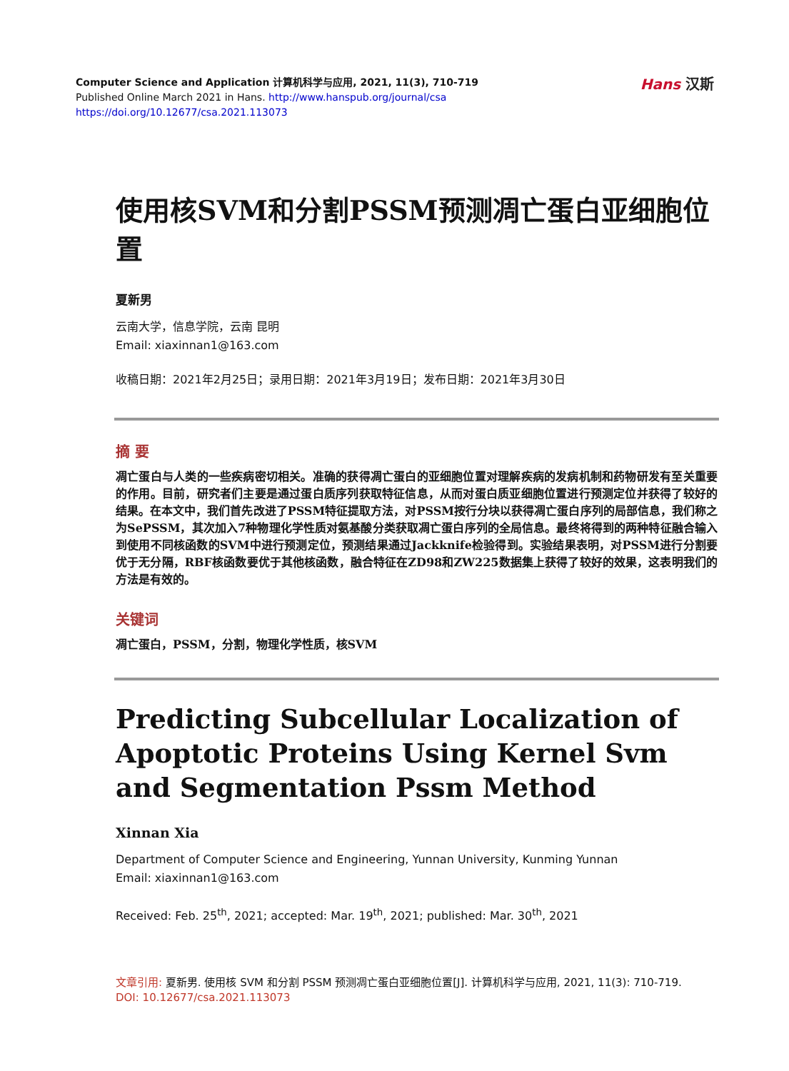Computer Science and Application 计算机科学与应用, 2021, 11(3), 710-719
Published Online March 2021 in Hans. http://www.hanspub.org/journal/csa
https://doi.org/10.12677/csa.2021.113073
Hans 汉斯
使用核SVM和分割PSSM预测凋亡蛋白亚细胞位置
夏新男
云南大学，信息学院，云南 昆明
Email: xiaxinnan1@163.com
收稿日期：2021年2月25日；录用日期：2021年3月19日；发布日期：2021年3月30日
摘 要
凋亡蛋白与人类的一些疾病密切相关。准确的获得凋亡蛋白的亚细胞位置对理解疾病的发病机制和药物研发有至关重要的作用。目前，研究者们主要是通过蛋白质序列获取特征信息，从而对蛋白质亚细胞位置进行预测定位并获得了较好的结果。在本文中，我们首先改进了PSSM特征提取方法，对PSSM按行分块以获得凋亡蛋白序列的局部信息，我们称之为SePSSM，其次加入7种物理化学性质对氨基酸分类获取凋亡蛋白序列的全局信息。最终将得到的两种特征融合输入到使用不同核函数的SVM中进行预测定位，预测结果通过Jackknife检验得到。实验结果表明，对PSSM进行分割要优于无分隔，RBF核函数要优于其他核函数，融合特征在ZD98和ZW225数据集上获得了较好的效果，这表明我们的方法是有效的。
关键词
凋亡蛋白，PSSM，分割，物理化学性质，核SVM
Predicting Subcellular Localization of Apoptotic Proteins Using Kernel Svm and Segmentation Pssm Method
Xinnan Xia
Department of Computer Science and Engineering, Yunnan University, Kunming Yunnan
Email: xiaxinnan1@163.com
Received: Feb. 25<sup>th</sup>, 2021; accepted: Mar. 19<sup>th</sup>, 2021; published: Mar. 30<sup>th</sup>, 2021
文章引用: 夏新男. 使用核 SVM 和分割 PSSM 预测凋亡蛋白亚细胞位置[J]. 计算机科学与应用, 2021, 11(3): 710-719.
DOI: 10.12677/csa.2021.113073